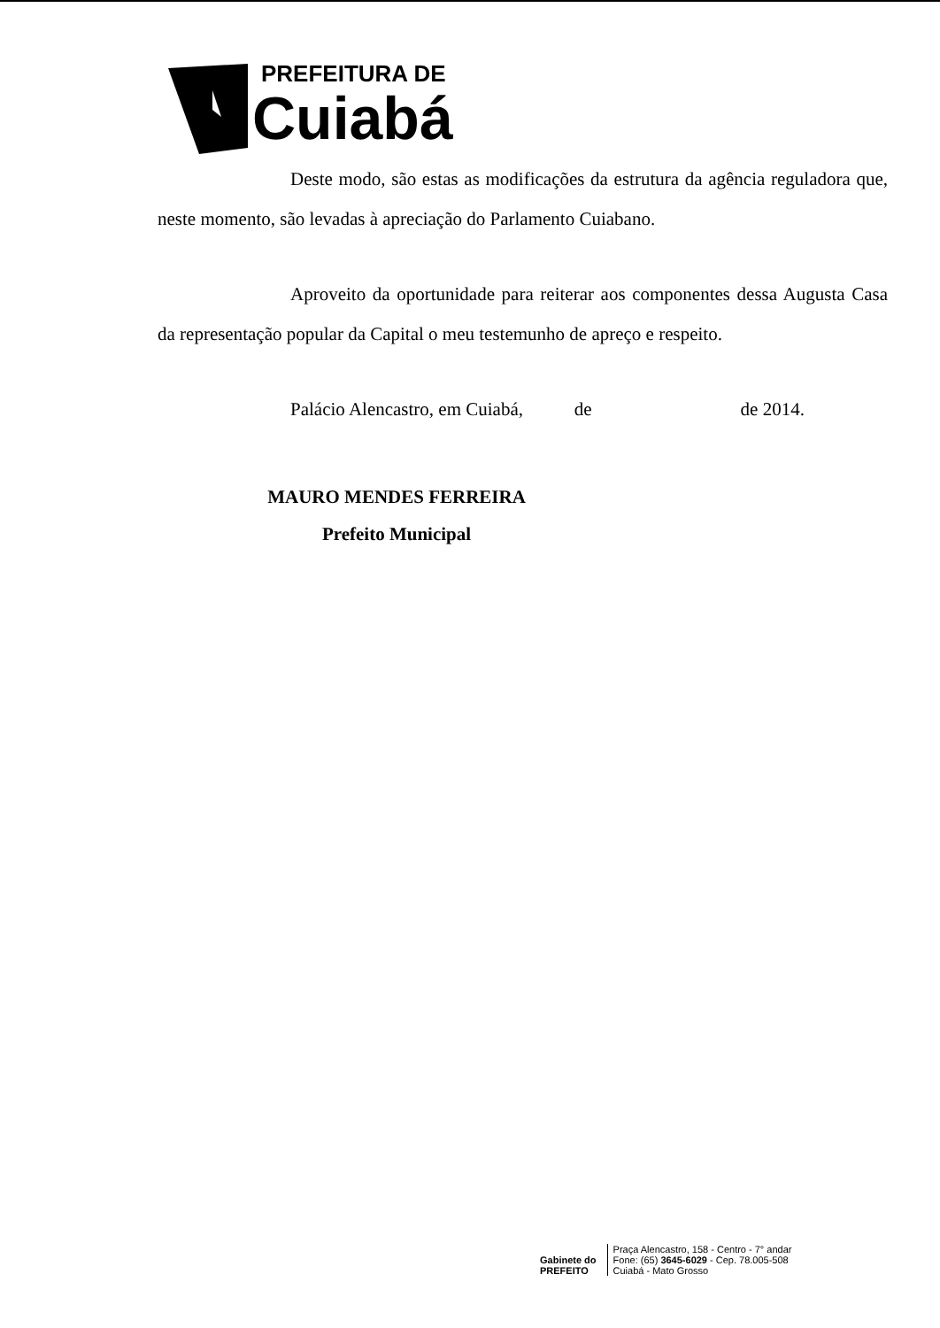PREFEITURA DE
Cuiabá
Deste modo, são estas as modificações da estrutura da agência reguladora que, neste momento, são levadas à apreciação do Parlamento Cuiabano.
Aproveito da oportunidade para reiterar aos componentes dessa Augusta Casa da representação popular da Capital o meu testemunho de apreço e respeito.
Palácio Alencastro, em Cuiabá, de de 2014.
MAURO MENDES FERREIRA
Prefeito Municipal
Gabinete do
PREFEITO
Praça Alencastro, 158 - Centro - 7° andar
Fone: (65) 3645-6029 - Cep. 78.005-508
Cuiabá - Mato Grosso